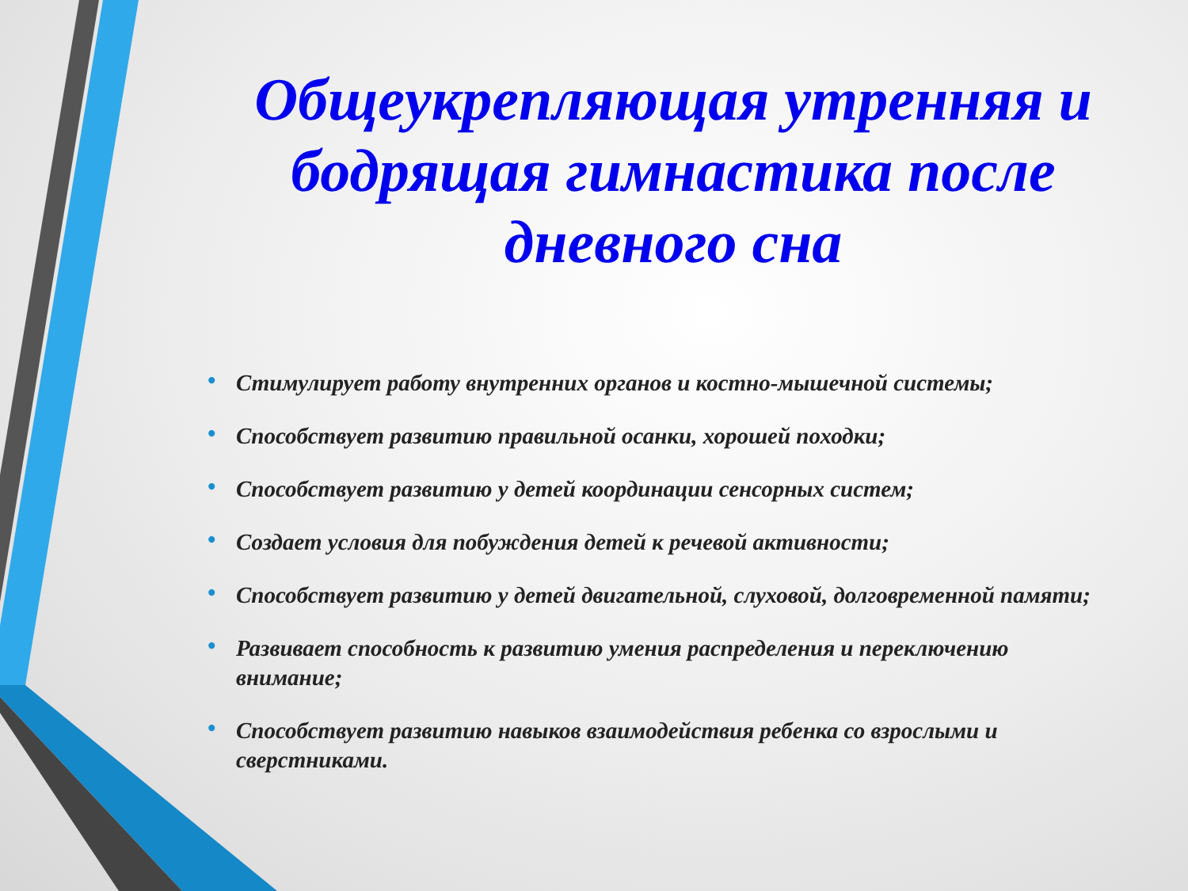Общеукрепляющая утренняя и бодрящая гимнастика после дневного сна
• Стимулирует работу внутренних органов и костно-мышечной системы;
• Способствует развитию правильной осанки, хорошей походки;
• Способствует развитию у детей координации сенсорных систем;
• Создает условия для побуждения детей к речевой активности;
• Способствует развитию у детей двигательной, слуховой, долговременной памяти;
• Развивает способность к развитию умения распределения и переключению внимание;
• Способствует развитию навыков взаимодействия ребенка со взрослыми и сверстниками.